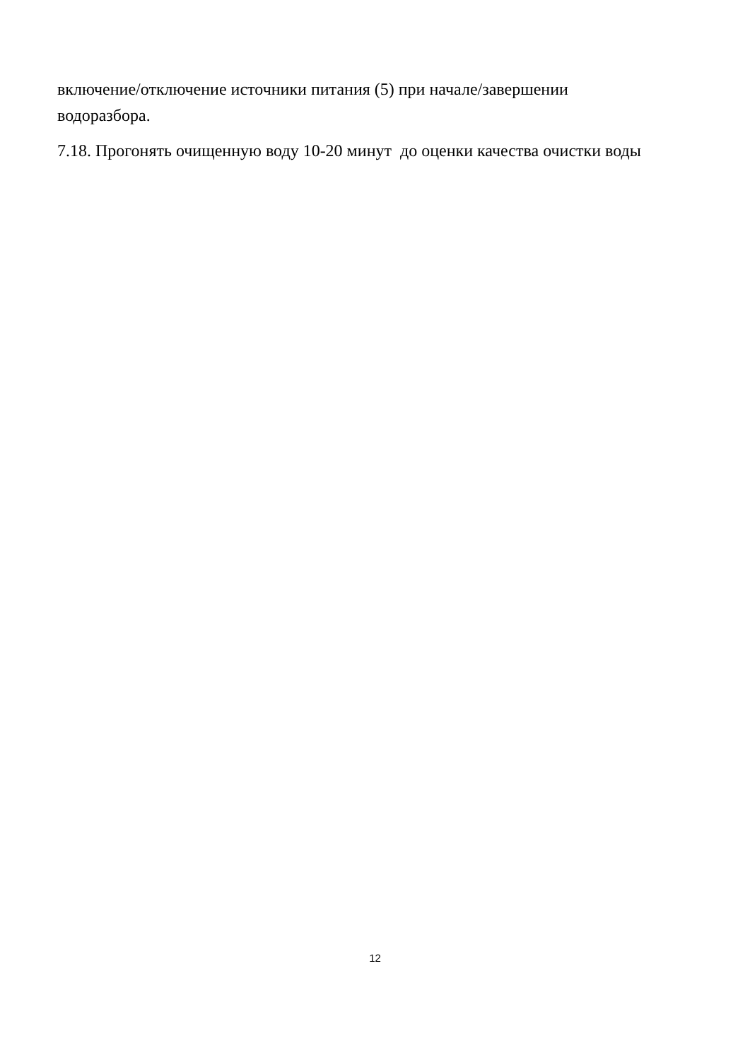включение/отключение источники питания (5) при начале/завершении
водоразбора.
7.18. Прогонять очищенную воду 10-20 минут до оценки качества очистки воды
12